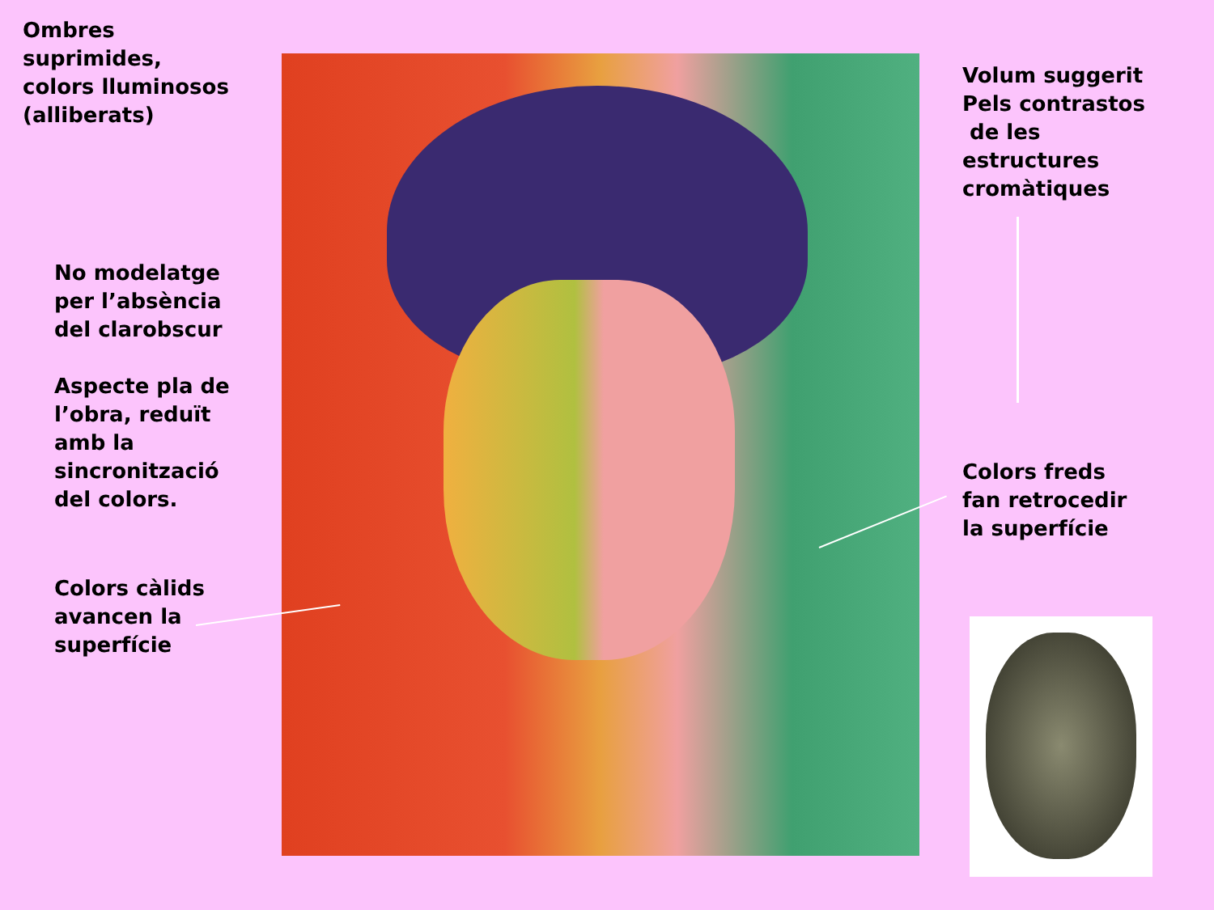Ombres
suprimides,
colors lluminosos
(alliberats)
No modelatge
per l’absència
del clarobscur
Aspecte pla de
l’obra, reduït
amb la
sincronització
del colors.
Colors càlids
avancen la
superfície
Volum suggerit
Pels contrastos
de les
estructures
cromàtiques
Colors freds
fan retrocedir
la superfície